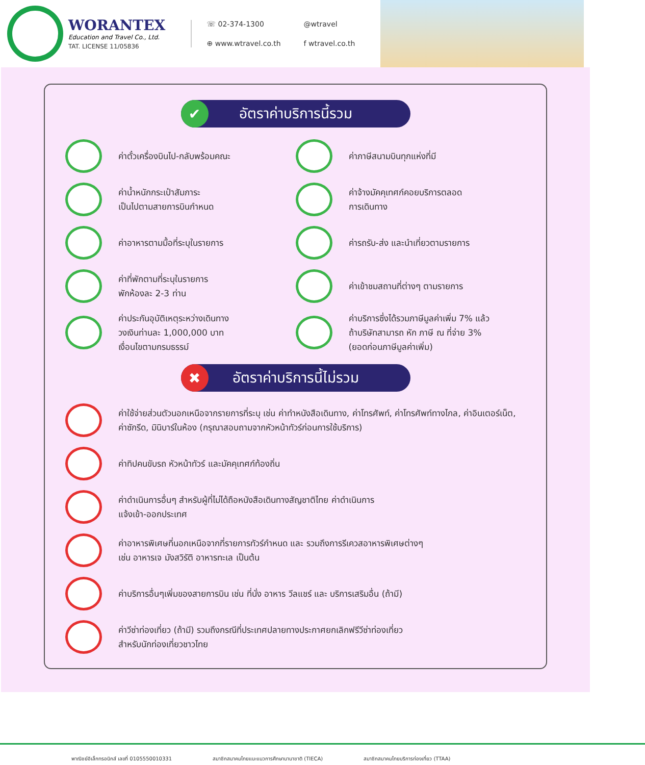WORANTEX
Education and Travel Co., Ltd.
TAT. LICENSE 11/05836
☏ 02-374-1300
@wtravel
⊕ www.wtravel.co.th
f wtravel.co.th
✔
อัตราค่าบริการนี้รวม
ค่าตั๋วเครื่องบินไป-กลับพร้อมคณะ
ค่าภาษีสนามบินทุกแห่งที่มี
ค่าน้ำหนักกระเป๋าสัมภาระ
เป็นไปตามสายการบินกำหนด
ค่าจ้างมัคคุเทศก์คอยบริการตลอด
การเดินทาง
ค่าอาหารตามมื้อที่ระบุในรายการ
ค่ารถรับ-ส่ง และนำเที่ยวตามรายการ
ค่าที่พักตามที่ระบุในรายการ
พักห้องละ 2-3 ท่าน
ค่าเข้าชมสถานที่ต่างๆ ตามรายการ
ค่าประกันอุบัติเหตุระหว่างเดินทาง
วงเงินท่านละ 1,000,000 บาท
เงื่อนไขตามกรมธรรม์
ค่าบริการซึ่งได้รวมภาษีมูลค่าเพิ่ม 7% แล้ว
ถ้าบริษัทสามารถ หัก ภาษี ณ ที่จ่าย 3%
(ยอดก่อนภาษีมูลค่าเพิ่ม)
✖
อัตราค่าบริการนี้ไม่รวม
ค่าใช้จ่ายส่วนตัวนอกเหนือจากรายการที่ระบุ เช่น ค่าทำหนังสือเดินทาง, ค่าโทรศัพท์, ค่าโทรศัพท์ทางไกล, ค่าอินเตอร์เน็ต, ค่าซักรีด, มินิบาร์ในห้อง (กรุณาสอบถามจากหัวหน้าทัวร์ก่อนการใช้บริการ)
ค่าทิปคนขับรถ หัวหน้าทัวร์ และมัคคุเทศก์ท้องถิ่น
ค่าดำเนินการอื่นๆ สำหรับผู้ที่ไม่ได้ถือหนังสือเดินทางสัญชาติไทย ค่าดำเนินการ
แจ้งเข้า-ออกประเทศ
ค่าอาหารพิเศษที่นอกเหนือจากที่รายการทัวร์กำหนด และ รวมถึงการรีเควสอาหารพิเศษต่างๆ
เช่น อาหารเจ มังสวิรัติ อาหารทะเล เป็นต้น
ค่าบริการอื่นๆเพิ่มของสายการบิน เช่น ที่นั่ง อาหาร วีลแชร์ และ บริการเสริมอื่น (ถ้ามี)
ค่าวีซ่าท่องเที่ยว (ถ้ามี) รวมถึงกรณีที่ประเทศปลายทางประกาศยกเลิกฟรีวีซ่าท่องเที่ยว
สำหรับนักท่องเที่ยวชาวไทย
พาณิชย์อิเล็กทรอนิกส์ เลขที่ 0105550010331 สมาชิกสมาคมไทยแนะแนวการศึกษานานาชาติ (TIECA) สมาชิกสมาคมไทยบริการท่องเที่ยว (TTAA)